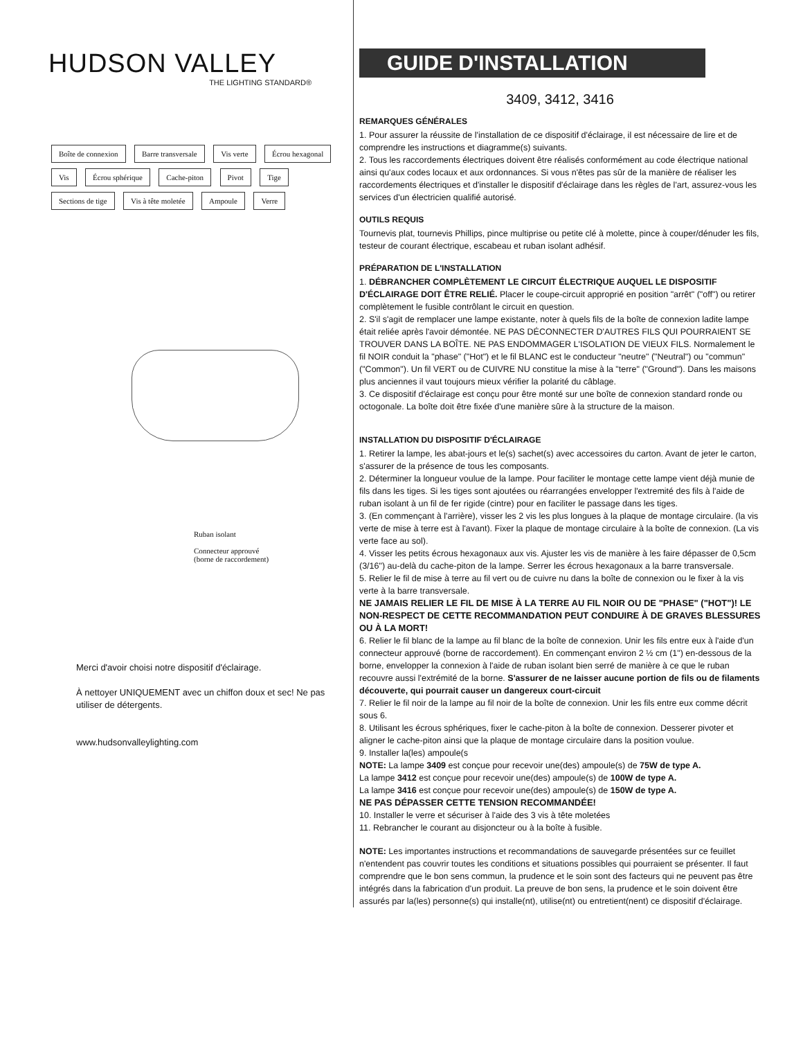HUDSON VALLEY
THE LIGHTING STANDARD®
Boîte de connexion Barre transversale Vis verte Écrou hexagonal Vis Écrou sphérique Cache-piton Pivot Tige Sections de tige Vis à tête moletée Ampoule Verre
Ruban isolant
Connecteur approuvé
(borne de raccordement)
Merci d'avoir choisi notre dispositif d'éclairage.
À nettoyer UNIQUEMENT avec un chiffon doux et sec! Ne pas utiliser de détergents.
www.hudsonvalleylighting.com
GUIDE D'INSTALLATION
3409, 3412, 3416
REMARQUES GÉNÉRALES
1. Pour assurer la réussite de l'installation de ce dispositif d'éclairage, il est nécessaire de lire et de comprendre les instructions et diagramme(s) suivants.
2. Tous les raccordements électriques doivent être réalisés conformément au code électrique national ainsi qu'aux codes locaux et aux ordonnances. Si vous n'êtes pas sûr de la manière de réaliser les raccordements électriques et d'installer le dispositif d'éclairage dans les règles de l'art, assurez-vous les services d'un électricien qualifié autorisé.
OUTILS REQUIS
Tournevis plat, tournevis Phillips, pince multiprise ou petite clé à molette, pince à couper/dénuder les fils, testeur de courant électrique, escabeau et ruban isolant adhésif.
PRÉPARATION DE L'INSTALLATION
1. DÉBRANCHER COMPLÈTEMENT LE CIRCUIT ÉLECTRIQUE AUQUEL LE DISPOSITIF D'ÉCLAIRAGE DOIT ÊTRE RELIÉ. Placer le coupe-circuit approprié en position "arrêt" ("off") ou retirer complètement le fusible contrôlant le circuit en question.
2. S'il s'agit de remplacer une lampe existante, noter à quels fils de la boîte de connexion ladite lampe était reliée après l'avoir démontée. NE PAS DÉCONNECTER D'AUTRES FILS QUI POURRAIENT SE TROUVER DANS LA BOÎTE. NE PAS ENDOMMAGER L'ISOLATION DE VIEUX FILS. Normalement le fil NOIR conduit la "phase" ("Hot") et le fil BLANC est le conducteur "neutre" ("Neutral") ou "commun" ("Common"). Un fil VERT ou de CUIVRE NU constitue la mise à la "terre" ("Ground"). Dans les maisons plus anciennes il vaut toujours mieux vérifier la polarité du câblage.
3. Ce dispositif d'éclairage est conçu pour être monté sur une boîte de connexion standard ronde ou octogonale. La boîte doit être fixée d'une manière sûre à la structure de la maison.
INSTALLATION DU DISPOSITIF D'ÉCLAIRAGE
1. Retirer la lampe, les abat-jours et le(s) sachet(s) avec accessoires du carton. Avant de jeter le carton, s'assurer de la présence de tous les composants.
2. Déterminer la longueur voulue de la lampe. Pour faciliter le montage cette lampe vient déjà munie de fils dans les tiges. Si les tiges sont ajoutées ou réarrangées envelopper l'extremité des fils à l'aide de ruban isolant à un fil de fer rigide (cintre) pour en faciliter le passage dans les tiges.
3. (En commençant à l'arrière), visser les 2 vis les plus longues à la plaque de montage circulaire. (la vis verte de mise à terre est à l'avant). Fixer la plaque de montage circulaire à la boîte de connexion. (La vis verte face au sol).
4. Visser les petits écrous hexagonaux aux vis. Ajuster les vis de manière à les faire dépasser de 0,5cm (3/16") au-delà du cache-piton de la lampe. Serrer les écrous hexagonaux a la barre transversale.
5. Relier le fil de mise à terre au fil vert ou de cuivre nu dans la boîte de connexion ou le fixer à la vis verte à la barre transversale.
NE JAMAIS RELIER LE FIL DE MISE À LA TERRE AU FIL NOIR OU DE "PHASE" ("HOT")! LE NON-RESPECT DE CETTE RECOMMANDATION PEUT CONDUIRE À DE GRAVES BLESSURES OU À LA MORT!
6. Relier le fil blanc de la lampe au fil blanc de la boîte de connexion. Unir les fils entre eux à l'aide d'un connecteur approuvé (borne de raccordement). En commençant environ 2 ½ cm (1") en-dessous de la borne, envelopper la connexion à l'aide de ruban isolant bien serré de manière à ce que le ruban recouvre aussi l'extrémité de la borne. S'assurer de ne laisser aucune portion de fils ou de filaments découverte, qui pourrait causer un dangereux court-circuit
7. Relier le fil noir de la lampe au fil noir de la boîte de connexion. Unir les fils entre eux comme décrit sous 6.
8. Utilisant les écrous sphériques, fixer le cache-piton à la boîte de connexion. Desserer pivoter et aligner le cache-piton ainsi que la plaque de montage circulaire dans la position voulue.
9. Installer la(les) ampoule(s
NOTE: La lampe 3409 est conçue pour recevoir une(des) ampoule(s) de 75W de type A.
La lampe 3412 est conçue pour recevoir une(des) ampoule(s) de 100W de type A.
La lampe 3416 est conçue pour recevoir une(des) ampoule(s) de 150W de type A.
NE PAS DÉPASSER CETTE TENSION RECOMMANDÉE!
10. Installer le verre et sécuriser à l'aide des 3 vis à tête moletées
11. Rebrancher le courant au disjoncteur ou à la boîte à fusible.
NOTE: Les importantes instructions et recommandations de sauvegarde présentées sur ce feuillet n'entendent pas couvrir toutes les conditions et situations possibles qui pourraient se présenter. Il faut comprendre que le bon sens commun, la prudence et le soin sont des facteurs qui ne peuvent pas être intégrés dans la fabrication d'un produit. La preuve de bon sens, la prudence et le soin doivent être assurés par la(les) personne(s) qui installe(nt), utilise(nt) ou entretient(nent) ce dispositif d'éclairage.